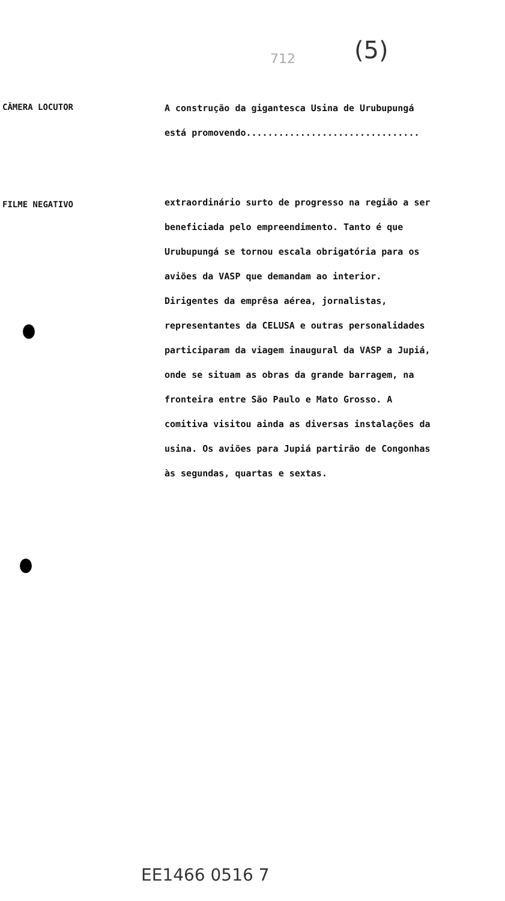712 (5)
CÂMERA LOCUTOR
A construção da gigantesca Usina de Urubupungá está promovendo................................
FILME NEGATIVO
extraordinário surto de progresso na região a ser beneficiada pelo empreendimento. Tanto é que Urubupungá se tornou escala obrigatória para os aviões da VASP que demandam ao interior. Dirigentes da emprêsa aérea, jornalistas, representantes da CELUSA e outras personalidades participaram da viagem inaugural da VASP a Jupiá, onde se situam as obras da grande barragem, na fronteira entre São Paulo e Mato Grosso. A comitiva visitou ainda as diversas instalações da usina. Os aviões para Jupiá partirão de Congonhas às segundas, quartas e sextas.
EE1466 0516 7